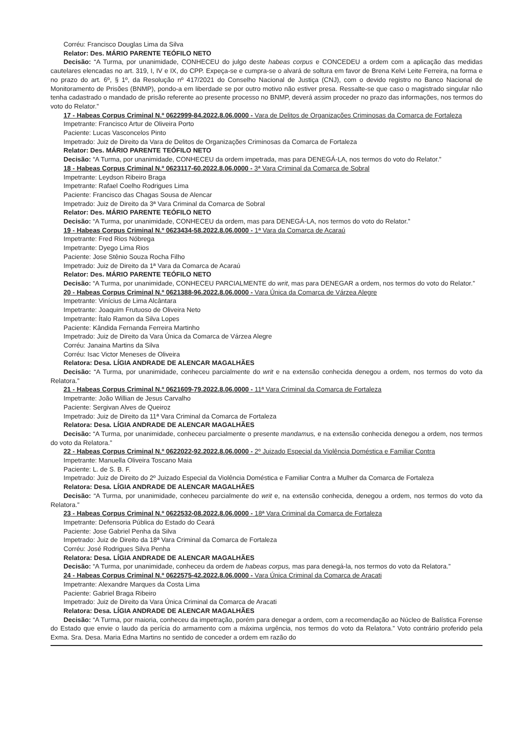Corréu: Francisco Douglas Lima da Silva
Relator: Des. MÁRIO PARENTE TEÓFILO NETO
Decisão: “A Turma, por unanimidade, CONHECEU do julgo deste habeas corpus e CONCEDEU a ordem com a aplicação das medidas cautelares elencadas no art. 319, I, IV e IX, do CPP. Expeça-se e cumpra-se o alvará de soltura em favor de Brena Kelvi Leite Ferreira, na forma e no prazo do art. 6º, § 1º, da Resolução nº 417/2021 do Conselho Nacional de Justiça (CNJ), com o devido registro no Banco Nacional de Monitoramento de Prisões (BNMP), pondo-a em liberdade se por outro motivo não estiver presa. Ressalte-se que caso o magistrado singular não tenha cadastrado o mandado de prisão referente ao presente processo no BNMP, deverá assim proceder no prazo das informações, nos termos do voto do Relator.”
17 - Habeas Corpus Criminal N.º 0622999-84.2022.8.06.0000 - Vara de Delitos de Organizações Criminosas da Comarca de Fortaleza
Impetrante: Francisco Artur de Oliveira Porto
Paciente: Lucas Vasconcelos Pinto
Impetrado: Juiz de Direito da Vara de Delitos de Organizações Criminosas da Comarca de Fortaleza
Relator: Des. MÁRIO PARENTE TEÓFILO NETO
Decisão: “A Turma, por unanimidade, CONHECEU da ordem impetrada, mas para DENEGÁ-LA, nos termos do voto do Relator.”
18 - Habeas Corpus Criminal N.º 0623117-60.2022.8.06.0000 - 3ª Vara Criminal da Comarca de Sobral
Impetrante: Leydson Ribeiro Braga
Impetrante: Rafael Coelho Rodrigues Lima
Paciente: Francisco das Chagas Sousa de Alencar
Impetrado: Juiz de Direito da 3ª Vara Criminal da Comarca de Sobral
Relator: Des. MÁRIO PARENTE TEÓFILO NETO
Decisão: “A Turma, por unanimidade, CONHECEU da ordem, mas para DENEGÁ-LA, nos termos do voto do Relator.”
19 - Habeas Corpus Criminal N.º 0623434-58.2022.8.06.0000 - 1ª Vara da Comarca de Acaraú
Impetrante: Fred Rios Nóbrega
Impetrante: Dyego Lima Rios
Paciente: Jose Stênio Souza Rocha Filho
Impetrado: Juiz de Direito da 1ª Vara da Comarca de Acaraú
Relator: Des. MÁRIO PARENTE TEÓFILO NETO
Decisão: “A Turma, por unanimidade, CONHECEU PARCIALMENTE do writ, mas para DENEGAR a ordem, nos termos do voto do Relator.”
20 - Habeas Corpus Criminal N.º 0621388-96.2022.8.06.0000 - Vara Única da Comarca de Várzea Alegre
Impetrante: Vinícius de Lima Alcântara
Impetrante: Joaquim Frutuoso de Oliveira Neto
Impetrante: Ítalo Ramon da Silva Lopes
Paciente: Kândida Fernanda Ferreira Martinho
Impetrado: Juiz de Direito da Vara Única da Comarca de Várzea Alegre
Corréu: Janaina Martins da Silva
Corréu: Isac Victor Meneses de Oliveira
Relatora: Desa. LÍGIA ANDRADE DE ALENCAR MAGALHÃES
Decisão: “A Turma, por unanimidade, conheceu parcialmente do writ e na extensão conhecida denegou a ordem, nos termos do voto da Relatora.”
21 - Habeas Corpus Criminal N.º 0621609-79.2022.8.06.0000 - 11ª Vara Criminal da Comarca de Fortaleza
Impetrante: João Willian de Jesus Carvalho
Paciente: Sergivan Alves de Queiroz
Impetrado: Juiz de Direito da 11ª Vara Criminal da Comarca de Fortaleza
Relatora: Desa. LÍGIA ANDRADE DE ALENCAR MAGALHÃES
Decisão: “A Turma, por unanimidade, conheceu parcialmente o presente mandamus, e na extensão conhecida denegou a ordem, nos termos do voto da Relatora.”
22 - Habeas Corpus Criminal N.º 0622022-92.2022.8.06.0000 - 2º Juizado Especial da Violência Doméstica e Familiar Contra
Impetrante: Manuella Oliveira Toscano Maia
Paciente: L. de S. B. F.
Impetrado: Juiz de Direito do 2º Juizado Especial da Violência Doméstica e Familiar Contra a Mulher da Comarca de Fortaleza
Relatora: Desa. LÍGIA ANDRADE DE ALENCAR MAGALHÃES
Decisão: “A Turma, por unanimidade, conheceu parcialmente do writ e, na extensão conhecida, denegou a ordem, nos termos do voto da Relatora.”
23 - Habeas Corpus Criminal N.º 0622532-08.2022.8.06.0000 - 18ª Vara Criminal da Comarca de Fortaleza
Impetrante: Defensoria Pública do Estado do Ceará
Paciente: Jose Gabriel Penha da Silva
Impetrado: Juiz de Direito da 18ª Vara Criminal da Comarca de Fortaleza
Corréu: José Rodrigues Silva Penha
Relatora: Desa. LÍGIA ANDRADE DE ALENCAR MAGALHÃES
Decisão: “A Turma, por unanimidade, conheceu da ordem de habeas corpus, mas para denegá-la, nos termos do voto da Relatora.”
24 - Habeas Corpus Criminal N.º 0622575-42.2022.8.06.0000 - Vara Única Criminal da Comarca de Aracati
Impetrante: Alexandre Marques da Costa Lima
Paciente: Gabriel Braga Ribeiro
Impetrado: Juiz de Direito da Vara Única Criminal da Comarca de Aracati
Relatora: Desa. LÍGIA ANDRADE DE ALENCAR MAGALHÃES
Decisão: “A Turma, por maioria, conheceu da impetração, porém para denegar a ordem, com a recomendação ao Núcleo de Balística Forense do Estado que envie o laudo da perícia do armamento com a máxima urgência, nos termos do voto da Relatora.” Voto contrário proferido pela Exma. Sra. Desa. Maria Edna Martins no sentido de conceder a ordem em razão do